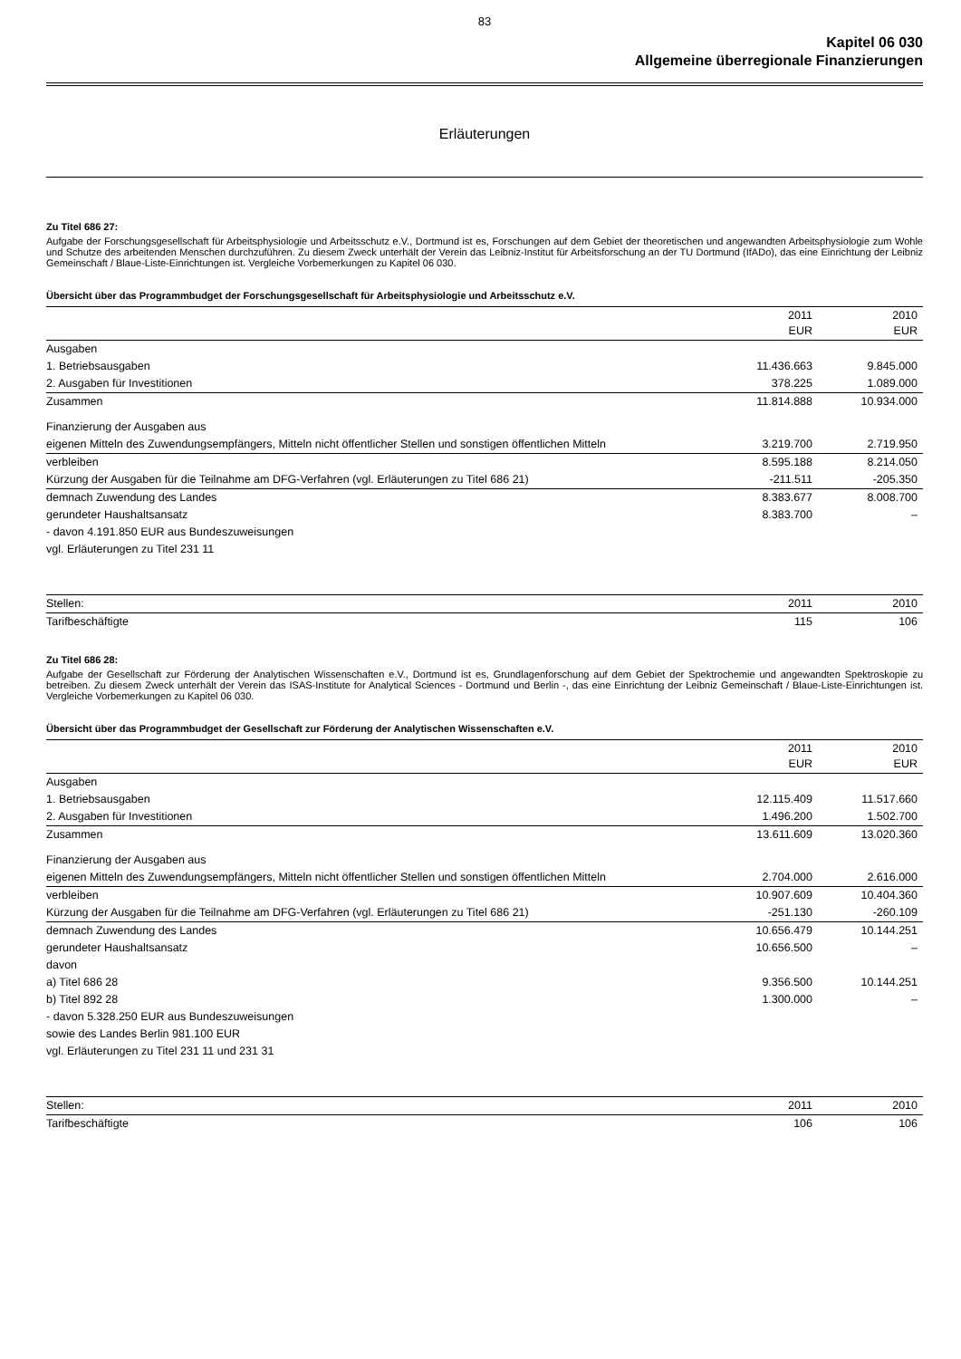83
Kapitel 06 030
Allgemeine überregionale Finanzierungen
Erläuterungen
Zu Titel 686 27:
Aufgabe der Forschungsgesellschaft für Arbeitsphysiologie und Arbeitsschutz e.V., Dortmund ist es, Forschungen auf dem Gebiet der theoretischen und angewandten Arbeitsphysiologie zum Wohle und Schutze des arbeitenden Menschen durchzuführen. Zu diesem Zweck unterhält der Verein das Leibniz-Institut für Arbeitsforschung an der TU Dortmund (IfADo), das eine Einrichtung der Leibniz Gemeinschaft / Blaue-Liste-Einrichtungen ist. Vergleiche Vorbemerkungen zu Kapitel 06 030.
Übersicht über das Programmbudget der Forschungsgesellschaft für Arbeitsphysiologie und Arbeitsschutz e.V.
| | 2011 EUR | 2010 EUR |
| --- | --- | --- |
| Ausgaben | | |
| 1. Betriebsausgaben | 11.436.663 | 9.845.000 |
| 2. Ausgaben für Investitionen | 378.225 | 1.089.000 |
| Zusammen | 11.814.888 | 10.934.000 |
| Finanzierung der Ausgaben aus | | |
| eigenen Mitteln des Zuwendungsempfängers, Mitteln nicht öffentlicher Stellen und sonstigen öffentlichen Mitteln | 3.219.700 | 2.719.950 |
| verbleiben | 8.595.188 | 8.214.050 |
| Kürzung der Ausgaben für die Teilnahme am DFG-Verfahren (vgl. Erläuterungen zu Titel 686 21) | -211.511 | -205.350 |
| demnach Zuwendung des Landes | 8.383.677 | 8.008.700 |
| gerundeter Haushaltsansatz | 8.383.700 | – |
| - davon 4.191.850 EUR aus Bundeszuweisungen | | |
| vgl. Erläuterungen zu Titel 231 11 | | |
| Stellen: | 2011 | 2010 |
| Tarifbeschäftigte | 115 | 106 |
Zu Titel 686 28:
Aufgabe der Gesellschaft zur Förderung der Analytischen Wissenschaften e.V., Dortmund ist es, Grundlagenforschung auf dem Gebiet der Spektrochemie und angewandten Spektroskopie zu betreiben. Zu diesem Zweck unterhält der Verein das ISAS-Institute for Analytical Sciences - Dortmund und Berlin -, das eine Einrichtung der Leibniz Gemeinschaft / Blaue-Liste-Einrichtungen ist. Vergleiche Vorbemerkungen zu Kapitel 06 030.
Übersicht über das Programmbudget der Gesellschaft zur Förderung der Analytischen Wissenschaften e.V.
| | 2011 EUR | 2010 EUR |
| --- | --- | --- |
| Ausgaben | | |
| 1. Betriebsausgaben | 12.115.409 | 11.517.660 |
| 2. Ausgaben für Investitionen | 1.496.200 | 1.502.700 |
| Zusammen | 13.611.609 | 13.020.360 |
| Finanzierung der Ausgaben aus | | |
| eigenen Mitteln des Zuwendungsempfängers, Mitteln nicht öffentlicher Stellen und sonstigen öffentlichen Mitteln | 2.704.000 | 2.616.000 |
| verbleiben | 10.907.609 | 10.404.360 |
| Kürzung der Ausgaben für die Teilnahme am DFG-Verfahren (vgl. Erläuterungen zu Titel 686 21) | -251.130 | -260.109 |
| demnach Zuwendung des Landes | 10.656.479 | 10.144.251 |
| gerundeter Haushaltsansatz | 10.656.500 | – |
| davon | | |
| a) Titel 686 28 | 9.356.500 | 10.144.251 |
| b) Titel 892 28 | 1.300.000 | – |
| - davon 5.328.250 EUR aus Bundeszuweisungen | | |
| sowie des Landes Berlin 981.100 EUR | | |
| vgl. Erläuterungen zu Titel 231 11 und 231 31 | | |
| Stellen: | 2011 | 2010 |
| Tarifbeschäftigte | 106 | 106 |